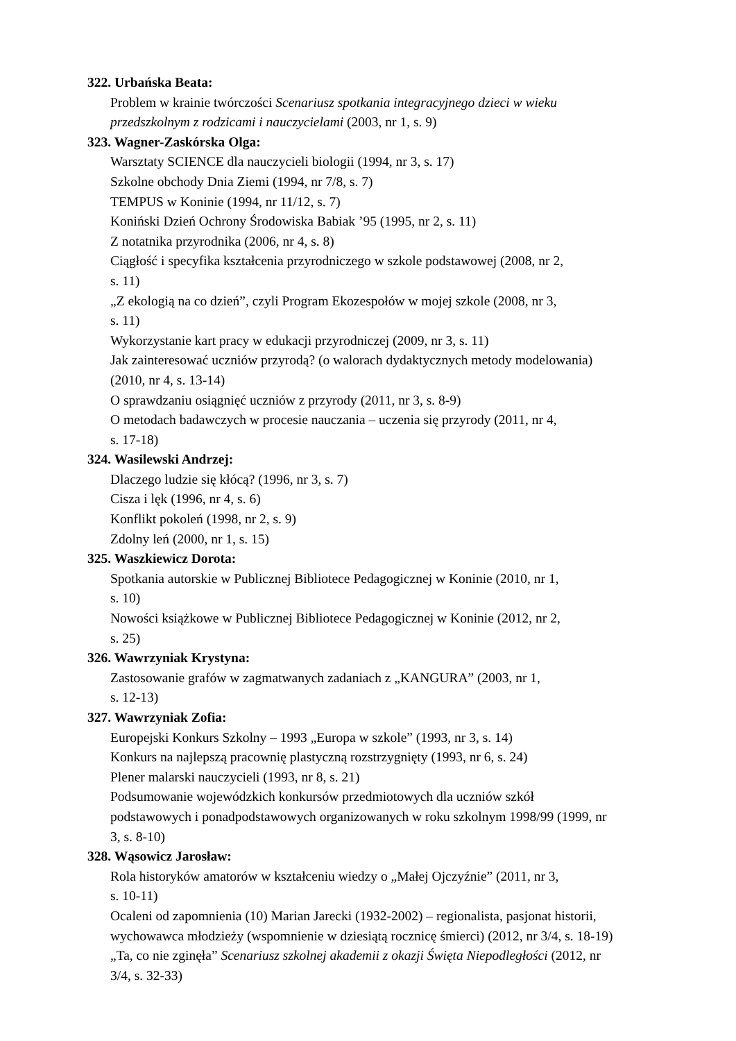322. Urbańska Beata:
Problem w krainie twórczości Scenariusz spotkania integracyjnego dzieci w wieku
przedszkolnym z rodzicami i nauczycielami (2003, nr 1, s. 9)
323. Wagner-Zaskórska Olga:
Warsztaty SCIENCE dla nauczycieli biologii (1994, nr 3, s. 17)
Szkolne obchody Dnia Ziemi (1994, nr 7/8, s. 7)
TEMPUS w Koninie (1994, nr 11/12, s. 7)
Koniński Dzień Ochrony Środowiska Babiak ’95 (1995, nr 2, s. 11)
Z notatnika przyrodnika (2006, nr 4, s. 8)
Ciągłość i specyfika kształcenia przyrodniczego w szkole podstawowej (2008, nr 2,
s. 11)
„Z ekologią na co dzień”, czyli Program Ekozespołów w mojej szkole (2008, nr 3,
s. 11)
Wykorzystanie kart pracy w edukacji przyrodniczej (2009, nr 3, s. 11)
Jak zainteresować uczniów przyrodą? (o walorach dydaktycznych metody modelowania)
(2010, nr 4, s. 13-14)
O sprawdzaniu osiągnięć uczniów z przyrody (2011, nr 3, s. 8-9)
O metodach badawczych w procesie nauczania – uczenia się przyrody (2011, nr 4,
s. 17-18)
324. Wasilewski Andrzej:
Dlaczego ludzie się kłócą? (1996, nr 3, s. 7)
Cisza i lęk (1996, nr 4, s. 6)
Konflikt pokoleń (1998, nr 2, s. 9)
Zdolny leń (2000, nr 1, s. 15)
325. Waszkiewicz Dorota:
Spotkania autorskie w Publicznej Bibliotece Pedagogicznej w Koninie (2010, nr 1,
s. 10)
Nowości książkowe w Publicznej Bibliotece Pedagogicznej w Koninie (2012, nr 2,
s. 25)
326. Wawrzyniak Krystyna:
Zastosowanie grafów w zagmatwanych zadaniach z „KANGURA” (2003, nr 1,
s. 12-13)
327. Wawrzyniak Zofia:
Europejski Konkurs Szkolny – 1993 „Europa w szkole” (1993, nr 3, s. 14)
Konkurs na najlepszą pracownię plastyczną rozstrzygnięty (1993, nr 6, s. 24)
Plener malarski nauczycieli (1993, nr 8, s. 21)
Podsumowanie wojewódzkich konkursów przedmiotowych dla uczniów szkół
podstawowych i ponadpodstawowych organizowanych w roku szkolnym 1998/99 (1999, nr
3, s. 8-10)
328. Wąsowicz Jarosław:
Rola historyków amatorów w kształceniu wiedzy o „Małej Ojczyźnie” (2011, nr 3,
s. 10-11)
Ocaleni od zapomnienia (10) Marian Jarecki (1932-2002) – regionalista, pasjonat historii,
wychowawca młodzieży (wspomnienie w dziesiątą rocznicę śmierci) (2012, nr 3/4, s. 18-19)
„Ta, co nie zginęła” Scenariusz szkolnej akademii z okazji Święta Niepodległości (2012, nr
3/4, s. 32-33)